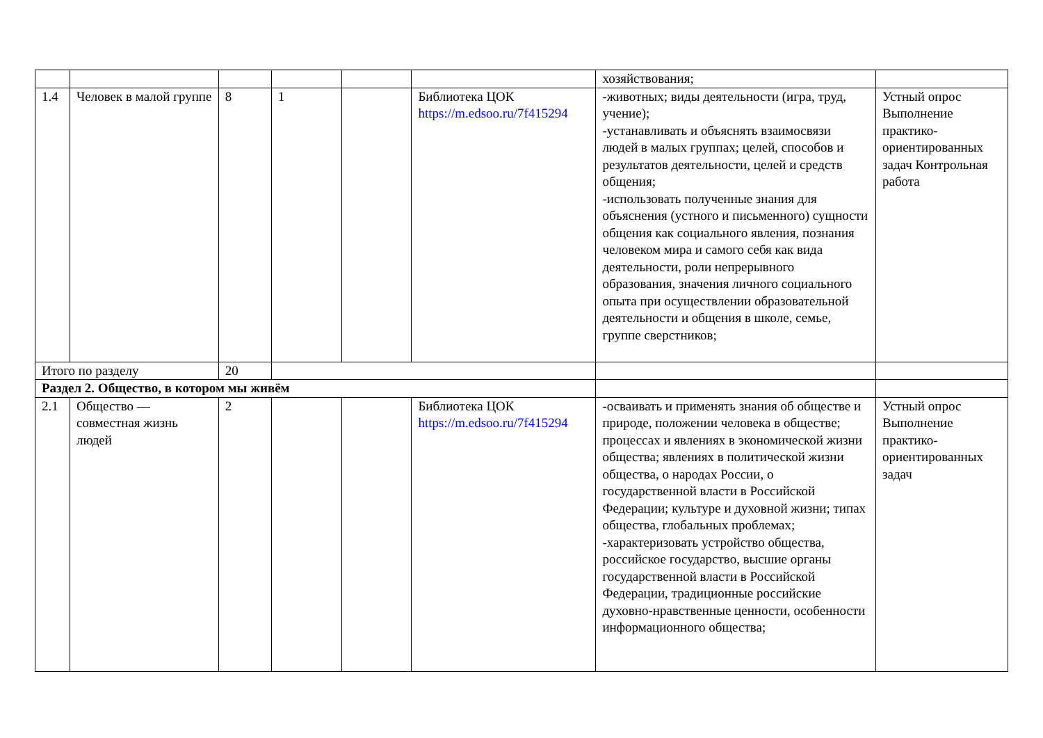| | | | | | | хозяйствования; | |
| 1.4 | Человек в малой группе | 8 | 1 | | Библиотека ЦОК https://m.edsoo.ru/7f415294 | -животных; виды деятельности (игра, труд, учение); -устанавливать и объяснять взаимосвязи людей в малых группах; целей, способов и результатов деятельности, целей и средств общения; -использовать полученные знания для объяснения (устного и письменного) сущности общения как социального явления, познания человеком мира и самого себя как вида деятельности, роли непрерывного образования, значения личного социального опыта при осуществлении образовательной деятельности и общения в школе, семье, группе сверстников; | Устный опрос Выполнение практико-ориентированных задач Контрольная работа |
| Итого по разделу | | 20 | | | | | |
| Раздел 2. Общество, в котором мы живём | | | | | | | |
| 2.1 | Общество — совместная жизнь людей | 2 | | | Библиотека ЦОК https://m.edsoo.ru/7f415294 | -осваивать и применять знания об обществе и природе, положении человека в обществе; процессах и явлениях в экономической жизни общества; явлениях в политической жизни общества, о народах России, о государственной власти в Российской Федерации; культуре и духовной жизни; типах общества, глобальных проблемах; -характеризовать устройство общества, российское государство, высшие органы государственной власти в Российской Федерации, традиционные российские духовно-нравственные ценности, особенности информационного общества; | Устный опрос Выполнение практико-ориентированных задач |